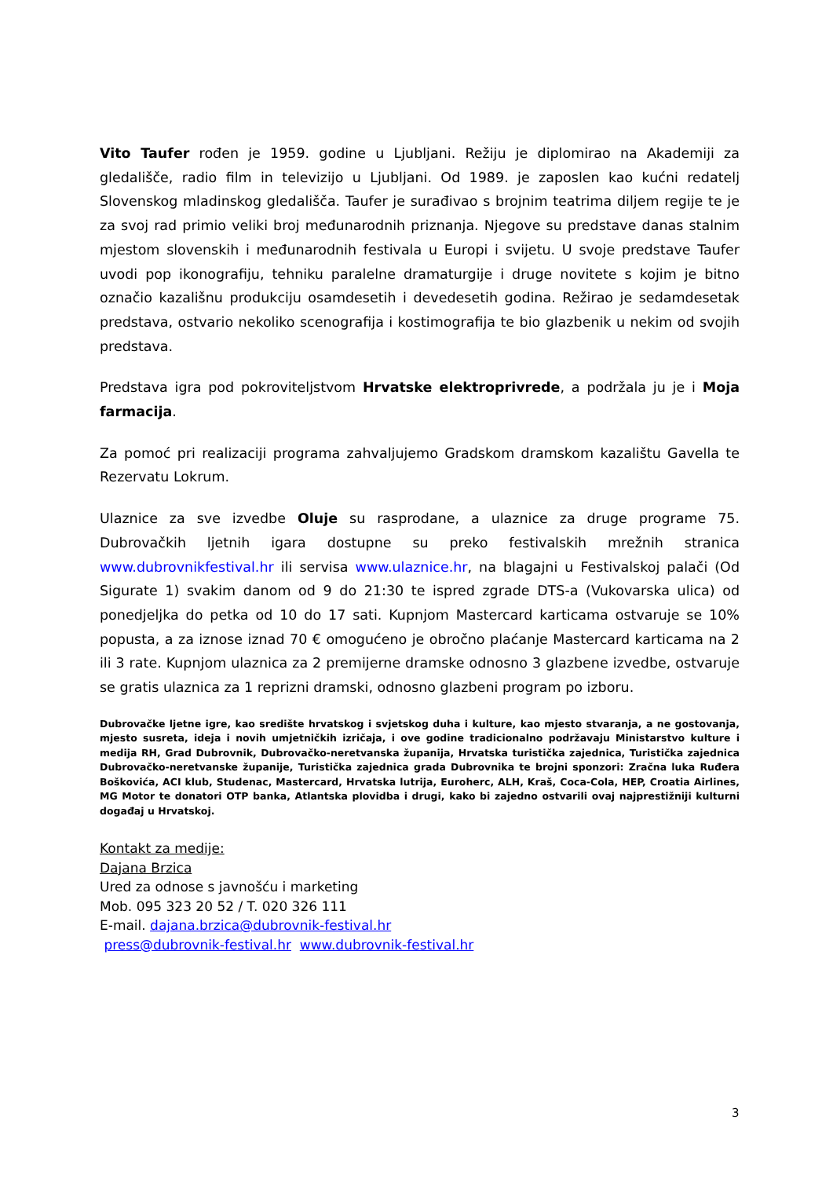Vito Taufer rođen je 1959. godine u Ljubljani. Režiju je diplomirao na Akademiji za gledališče, radio film in televizijo u Ljubljani. Od 1989. je zaposlen kao kućni redatelj Slovenskog mladinskog gledališča. Taufer je surađivao s brojnim teatrima diljem regije te je za svoj rad primio veliki broj međunarodnih priznanja. Njegove su predstave danas stalnim mjestom slovenskih i međunarodnih festivala u Europi i svijetu. U svoje predstave Taufer uvodi pop ikonografiju, tehniku paralelne dramaturgije i druge novitete s kojim je bitno označio kazališnu produkciju osamdesetih i devedesetih godina. Režirao je sedamdesetak predstava, ostvario nekoliko scenografija i kostimografija te bio glazbenik u nekim od svojih predstava.
Predstava igra pod pokroviteljstvom Hrvatske elektroprivrede, a podržala ju je i Moja farmacija.
Za pomoć pri realizaciji programa zahvaljujemo Gradskom dramskom kazalištu Gavella te Rezervatu Lokrum.
Ulaznice za sve izvedbe Oluje su rasprodane, a ulaznice za druge programe 75. Dubrovačkih ljetnih igara dostupne su preko festivalskih mrežnih stranica www.dubrovnikfestival.hr ili servisa www.ulaznice.hr, na blagajni u Festivalskoj palači (Od Sigurate 1) svakim danom od 9 do 21:30 te ispred zgrade DTS-a (Vukovarska ulica) od ponedjeljka do petka od 10 do 17 sati. Kupnjom Mastercard karticama ostvaruje se 10% popusta, a za iznose iznad 70 € omogućeno je obročno plaćanje Mastercard karticama na 2 ili 3 rate. Kupnjom ulaznica za 2 premijerne dramske odnosno 3 glazbene izvedbe, ostvaruje se gratis ulaznica za 1 reprizni dramski, odnosno glazbeni program po izboru.
Dubrovačke ljetne igre, kao središte hrvatskog i svjetskog duha i kulture, kao mjesto stvaranja, a ne gostovanja, mjesto susreta, ideja i novih umjetničkih izričaja, i ove godine tradicionalno podržavaju Ministarstvo kulture i medija RH, Grad Dubrovnik, Dubrovačko-neretvanska županija, Hrvatska turistička zajednica, Turistička zajednica Dubrovačko-neretvanske županije, Turistička zajednica grada Dubrovnika te brojni sponzori: Zračna luka Ruđera Boškovića, ACI klub, Studenac, Mastercard, Hrvatska lutrija, Euroherc, ALH, Kraš, Coca-Cola, HEP, Croatia Airlines, MG Motor te donatori OTP banka, Atlantska plovidba i drugi, kako bi zajedno ostvarili ovaj najprestižniji kulturni događaj u Hrvatskoj.
Kontakt za medije:
Dajana Brzica
Ured za odnose s javnošću i marketing
Mob. 095 323 20 52 / T. 020 326 111
E-mail. dajana.brzica@dubrovnik-festival.hr
press@dubrovnik-festival.hr www.dubrovnik-festival.hr
3